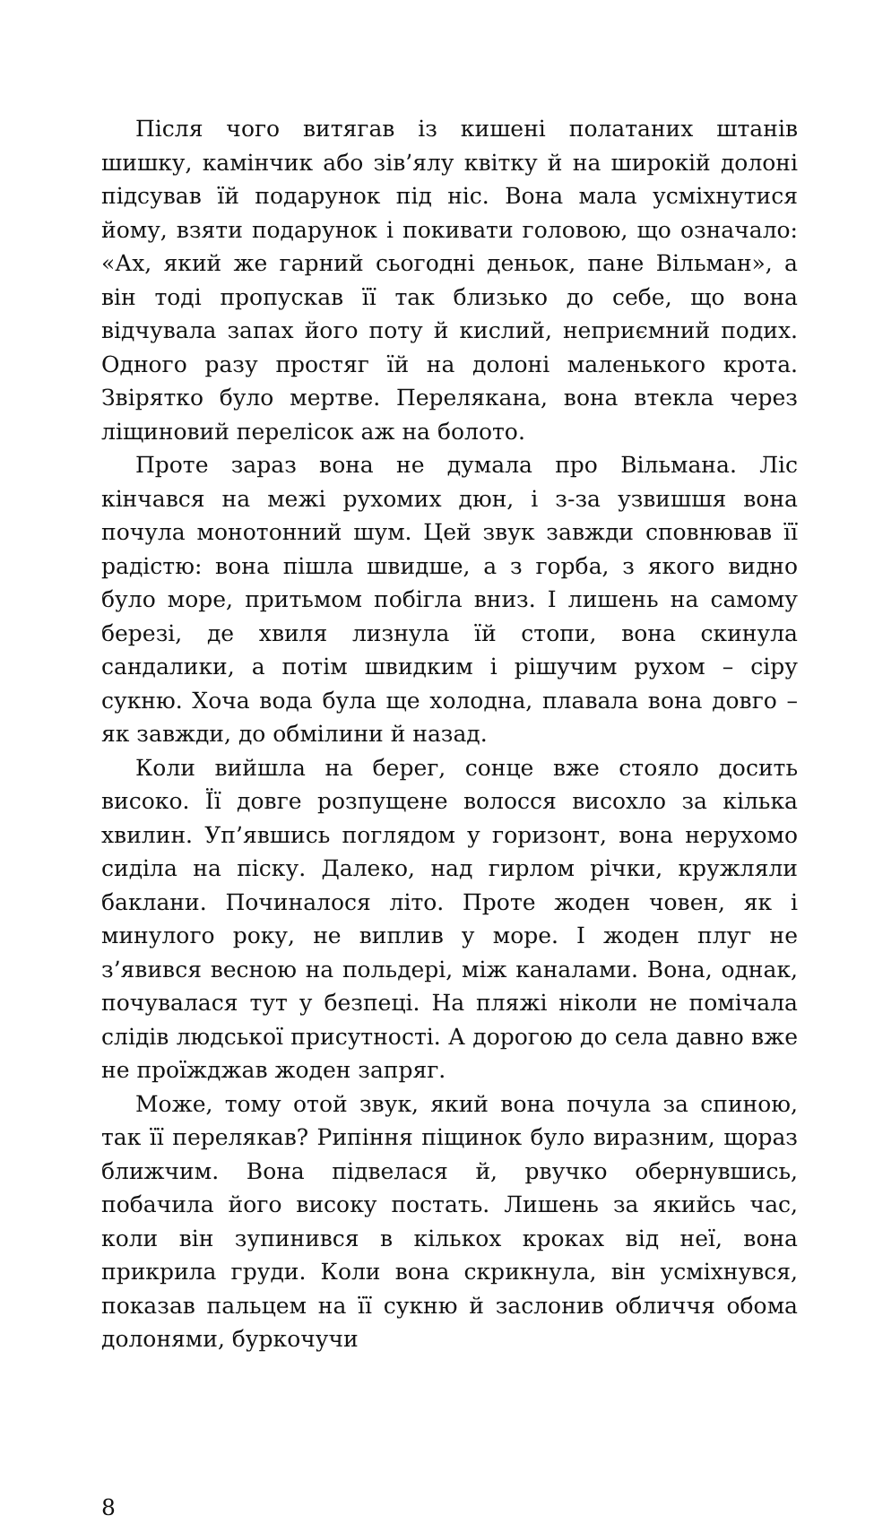Після чого витягав із кишені полатаних штанів шишку, камінчик або зів’ялу квітку й на широкій долоні підсував їй подарунок під ніс. Вона мала усміхнутися йому, взяти подарунок і покивати головою, що означало: «Ах, який же гарний сьогодні деньок, пане Вільман», а він тоді пропускав її так близько до себе, що вона відчувала запах його поту й кислий, неприємний подих. Одного разу простяг їй на долоні маленького крота. Звірятко було мертве. Перелякана, вона втекла через ліщиновий перелісок аж на болото.
Проте зараз вона не думала про Вільмана. Ліс кінчався на межі рухомих дюн, і з-за узвишшя вона почула монотонний шум. Цей звук завжди сповнював її радістю: вона пішла швидше, а з горба, з якого видно було море, притьмом побігла вниз. І лишень на самому березі, де хвиля лизнула їй стопи, вона скинула сандалики, а потім швидким і рішучим рухом – сіру сукню. Хоча вода була ще холодна, плавала вона довго – як завжди, до обмілини й назад.
Коли вийшла на берег, сонце вже стояло досить високо. Її довге розпущене волосся висохло за кілька хвилин. Уп’явшись поглядом у горизонт, вона нерухомо сиділа на піску. Далеко, над гирлом річки, кружляли баклани. Починалося літо. Проте жоден човен, як і минулого року, не виплив у море. І жоден плуг не з’явився весною на польдері, між каналами. Вона, однак, почувалася тут у безпеці. На пляжі ніколи не помічала слідів людської присутності. А дорогою до села давно вже не проїжджав жоден запряг.
Може, тому отой звук, який вона почула за спиною, так її перелякав? Рипіння піщинок було виразним, щораз ближчим. Вона підвелася й, рвучко обернувшись, побачила його високу постать. Лишень за якийсь час, коли він зупинився в кількох кроках від неї, вона прикрила груди. Коли вона скрикнула, він усміхнувся, показав пальцем на її сукню й заслонив обличчя обома долонями, буркочучи
8